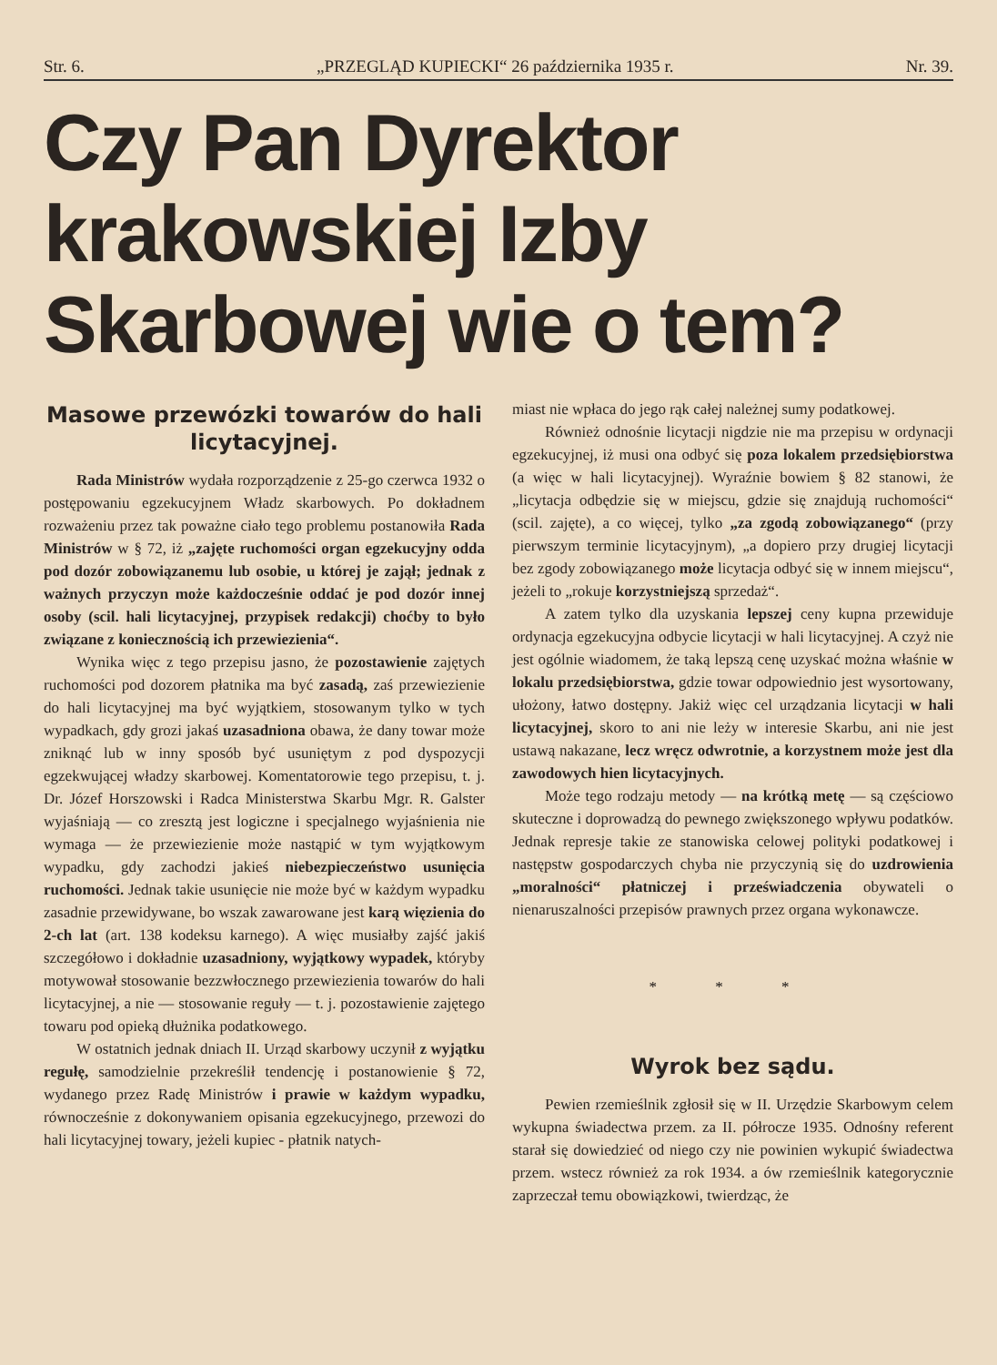Str. 6. „PRZEGLĄD KUPIECKI“ 26 października 1935 r. Nr. 39.
Czy Pan Dyrektor krakowskiej Izby Skarbowej wie o tem?
Masowe przewózki towarów do hali licytacyjnej.
Rada Ministrów wydała rozporządzenie z 25-go czerwca 1932 o postępowaniu egzekucyjnem Władz skarbowych. Po dokładnem rozważeniu przez tak poważne ciało tego problemu postanowiła Rada Ministrów w § 72, iż „zajęte ruchomości organ egzekucyjny odda pod dozór zobowiązanemu lub osobie, u której je zajął; jednak z ważnych przyczyn może każdocześnie oddać je pod dozór innej osoby (scil. hali licytacyjnej, przypisek redakcji) choćby to było związane z koniecznością ich przewiezienia“.
Wynika więc z tego przepisu jasno, że pozostawienie zajętych ruchomości pod dozorem płatnika ma być zasadą, zaś przewiezienie do hali licytacyjnej ma być wyjątkiem, stosowanym tylko w tych wypadkach, gdy grozi jakaś uzasadniona obawa, że dany towar może zniknąć lub w inny sposób być usuniętym z pod dyspozycji egzekwującej władzy skarbowej. Komentatorowie tego przepisu, t. j. Dr. Józef Horszowski i Radca Ministerstwa Skarbu Mgr. R. Galster wyjaśniają — co zresztą jest logiczne i specjalnego wyjaśnienia nie wymaga — że przewiezienie może nastąpić w tym wyjątkowym wypadku, gdy zachodzi jakieś niebezpieczeństwo usunięcia ruchomości. Jednak takie usunięcie nie może być w każdym wypadku zasadnie przewidywane, bo wszak zawarowane jest karą więzienia do 2-ch lat (art. 138 kodeksu karnego). A więc musiałby zajść jakiś szczegółowo i dokładnie uzasadniony, wyjątkowy wypadek, któryby motywował stosowanie bezzwłocznego przewiezienia towarów do hali licytacyjnej, a nie — stosowanie reguły — t. j. pozostawienie zajętego towaru pod opieką dłużnika podatkowego.
W ostatnich jednak dniach II. Urząd skarbowy uczynił z wyjątku regułę, samodzielnie przekreślił tendencję i postanowienie § 72, wydanego przez Radę Ministrów i prawie w każdym wypadku, równocześnie z dokonywaniem opisania egzekucyjnego, przewozi do hali licytacyjnej towary, jeżeli kupiec - płatnik natych-
miast nie wpłaca do jego rąk całej należnej sumy podatkowej.
Również odnośnie licytacji nigdzie nie ma przepisu w ordynacji egzekucyjnej, iż musi ona odbyć się poza lokalem przedsiębiorstwa (a więc w hali licytacyjnej). Wyraźnie bowiem § 82 stanowi, że „licytacja odbędzie się w miejscu, gdzie się znajdują ruchomości“ (scil. zajęte), a co więcej, tylko „za zgodą zobowiązanego“ (przy pierwszym terminie licytacyjnym), „a dopiero przy drugiej licytacji bez zgody zobowiązanego może licytacja odbyć się w innem miejscu“, jeżeli to „rokuje korzystniejszą sprzedaż“.
A zatem tylko dla uzyskania lepszej ceny kupna przewiduje ordynacja egzekucyjna odbycie licytacji w hali licytacyjnej. A czyż nie jest ogólnie wiadomem, że taką lepszą cenę uzyskać można właśnie w lokalu przedsiębiorstwa, gdzie towar odpowiednio jest wysortowany, ułożony, łatwo dostępny. Jakiż więc cel urządzania licytacji w hali licytacyjnej, skoro to ani nie leży w interesie Skarbu, ani nie jest ustawą nakazane, lecz wręcz odwrotnie, a korzystnem może jest dla zawodowych hien licytacyjnych.
Może tego rodzaju metody — na krótką metę — są częściowo skuteczne i doprowadzą do pewnego zwiększonego wpływu podatków. Jednak represje takie ze stanowiska celowej polityki podatkowej i następstw gospodarczych chyba nie przyczynią się do uzdrowienia „moralności“ płatniczej i przeświadczenia obywateli o nienaruszalności przepisów prawnych przez organa wykonawcze.
* * *
Wyrok bez sądu.
Pewien rzemieślnik zgłosił się w II. Urzędzie Skarbowym celem wykupna świadectwa przem. za II. półrocze 1935. Odnośny referent starał się dowiedzieć od niego czy nie powinien wykupić świadectwa przem. wstecz również za rok 1934. a ów rzemieślnik kategorycznie zaprzeczał temu obowiązkowi, twierdząc, że